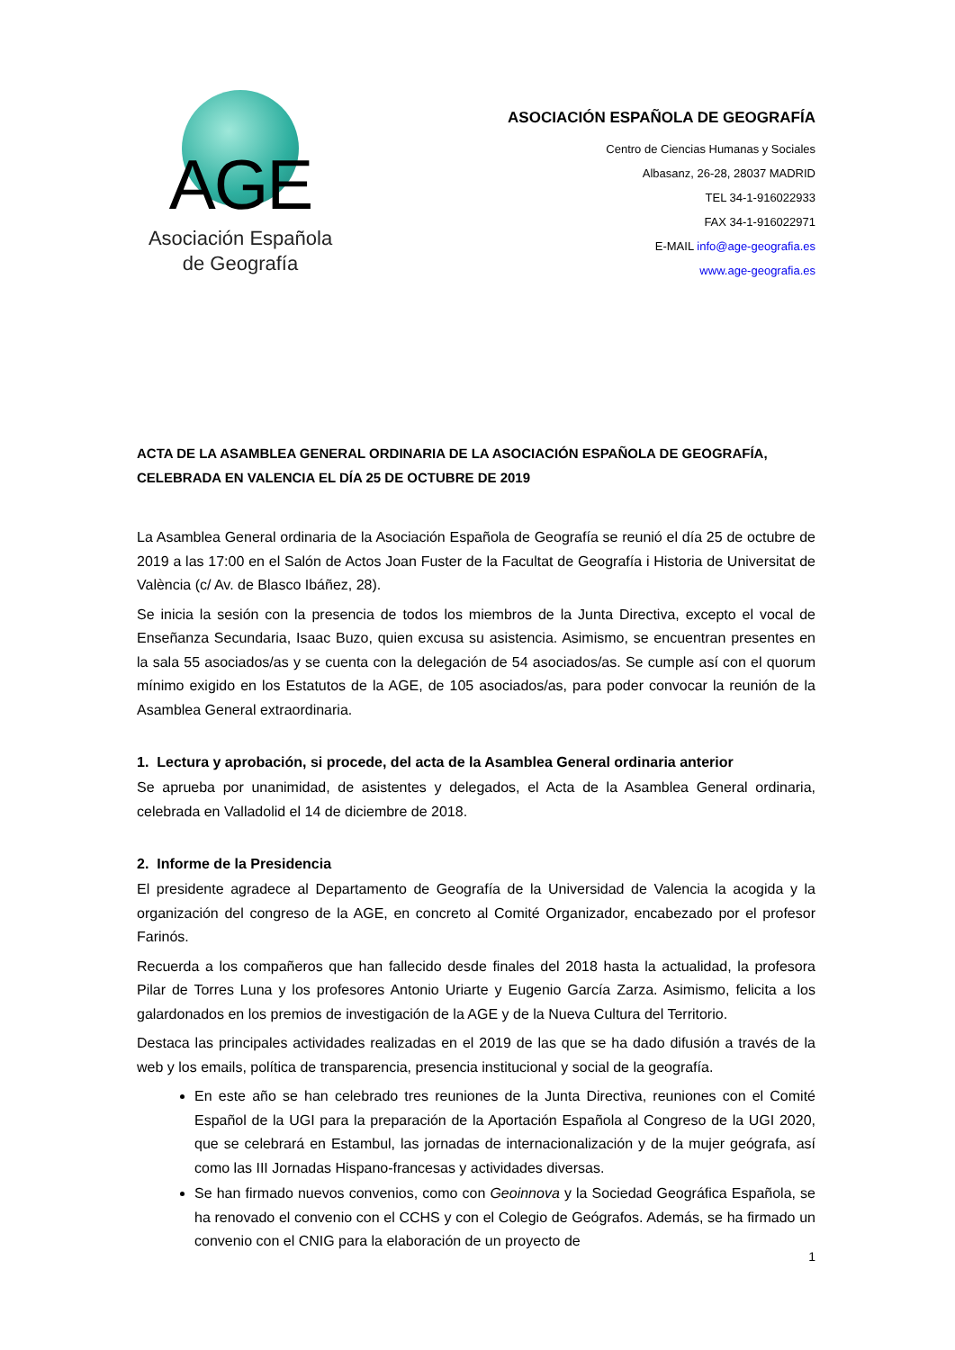AGE
Asociación Española
de Geografía
ASOCIACIÓN ESPAÑOLA DE GEOGRAFÍA
Centro de Ciencias Humanas y Sociales
Albasanz, 26-28, 28037 MADRID
TEL 34-1-916022933
FAX 34-1-916022971
E-MAIL info@age-geografia.es
www.age-geografia.es
ACTA DE LA ASAMBLEA GENERAL ORDINARIA DE LA ASOCIACIÓN ESPAÑOLA DE GEOGRAFÍA, CELEBRADA EN VALENCIA EL DÍA 25 DE OCTUBRE DE 2019
La Asamblea General ordinaria de la Asociación Española de Geografía se reunió el día 25 de octubre de 2019 a las 17:00 en el Salón de Actos Joan Fuster de la Facultat de Geografía i Historia de Universitat de València (c/ Av. de Blasco Ibáñez, 28).
Se inicia la sesión con la presencia de todos los miembros de la Junta Directiva, excepto el vocal de Enseñanza Secundaria, Isaac Buzo, quien excusa su asistencia. Asimismo, se encuentran presentes en la sala 55 asociados/as y se cuenta con la delegación de 54 asociados/as. Se cumple así con el quorum mínimo exigido en los Estatutos de la AGE, de 105 asociados/as, para poder convocar la reunión de la Asamblea General extraordinaria.
1. Lectura y aprobación, si procede, del acta de la Asamblea General ordinaria anterior
Se aprueba por unanimidad, de asistentes y delegados, el Acta de la Asamblea General ordinaria, celebrada en Valladolid el 14 de diciembre de 2018.
2. Informe de la Presidencia
El presidente agradece al Departamento de Geografía de la Universidad de Valencia la acogida y la organización del congreso de la AGE, en concreto al Comité Organizador, encabezado por el profesor Farinós.
Recuerda a los compañeros que han fallecido desde finales del 2018 hasta la actualidad, la profesora Pilar de Torres Luna y los profesores Antonio Uriarte y Eugenio García Zarza. Asimismo, felicita a los galardonados en los premios de investigación de la AGE y de la Nueva Cultura del Territorio.
Destaca las principales actividades realizadas en el 2019 de las que se ha dado difusión a través de la web y los emails, política de transparencia, presencia institucional y social de la geografía.
En este año se han celebrado tres reuniones de la Junta Directiva, reuniones con el Comité Español de la UGI para la preparación de la Aportación Española al Congreso de la UGI 2020, que se celebrará en Estambul, las jornadas de internacionalización y de la mujer geógrafa, así como las III Jornadas Hispano-francesas y actividades diversas.
Se han firmado nuevos convenios, como con Geoinnova y la Sociedad Geográfica Española, se ha renovado el convenio con el CCHS y con el Colegio de Geógrafos. Además, se ha firmado un convenio con el CNIG para la elaboración de un proyecto de
1